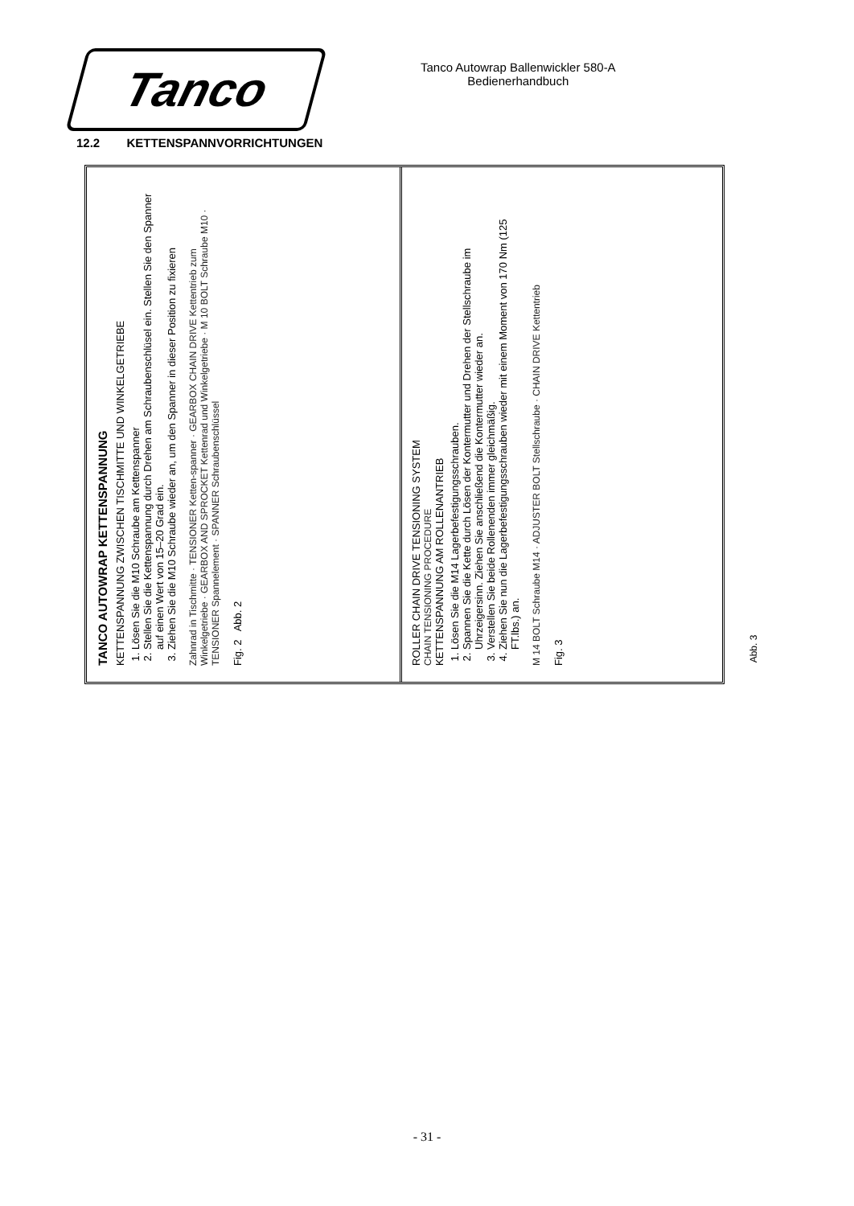Tanco
Tanco Autowrap Ballenwickler 580-A
Bedienerhandbuch
12.2 KETTENSPANNVORRICHTUNGEN
TANCO AUTOWRAP KETTENSPANNUNG
KETTENSPANNUNG ZWISCHEN TISCHMITTE UND WINKELGETRIEBE
1. Lösen Sie die M10 Schraube am Kettenspanner
2. Stellen Sie die Kettenspannung durch Drehen am Schraubenschlüsel ein. Stellen Sie den Spanner auf einen Wert von 15–20 Grad ein.
3. Ziehen Sie die M10 Schraube wieder an, um den Spanner in dieser Position zu fixieren
Zahnrad in Tischmitte · TENSIONER Ketten-spanner · GEARBOX CHAIN DRIVE Kettentrieb zum Winkelgetriebe · GEARBOX AND SPROCKET Kettenrad und Winkelgetriebe · M 10 BOLT Schraube M10 · TENSIONER Spannelement · SPANNER Schraubenschlüssel
Fig. 2 Abb. 2
ROLLER CHAIN DRIVE TENSIONING SYSTEM
CHAIN TENSIONING PROCEDURE
KETTENSPANNUNG AM ROLLENANTRIEB
1. Lösen Sie die M14 Lagerbefestigungsschrauben.
2. Spannen Sie die Kette durch Lösen der Kontermutter und Drehen der Stellschraube im Uhrzeigersinn. Ziehen Sie anschließend die Kontermutter wieder an.
3. Verstellen Sie beide Rollenenden immer gleichmäßig.
4. Ziehen Sie nun die Lagerbefestigungsschrauben wieder mit einem Moment von 170 Nm (125 FT.lbs.) an.
M 14 BOLT Schraube M14 · ADJUSTER BOLT Stellschraube · CHAIN DRIVE Kettentrieb
Fig. 3
Abb. 3
- 31 -